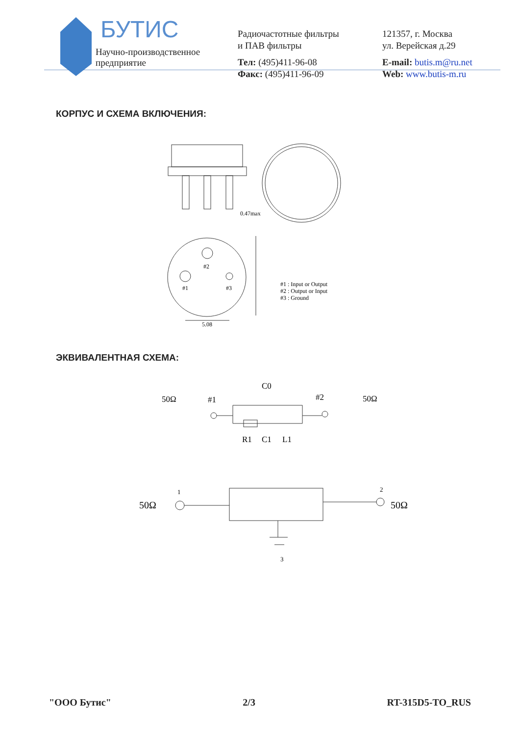БУТИС
Научно-производственное
предприятие
Радиочастотные фильтры
и ПАВ фильтры
Тел: (495)411-96-08
Факс: (495)411-96-09
121357, г. Москва
ул. Верейская д.29
E-mail: butis.m@ru.net
Web: www.butis-m.ru
КОРПУС И СХЕМА ВКЛЮЧЕНИЯ:
0.47max
#2
#1
#3
5.08
#1 : Input or Output
#2 : Output or Input
#3 : Ground
ЭКВИВАЛЕНТНАЯ СХЕМА:
50Ω
#1
C0
#2
50Ω
R1
C1
L1
50Ω
50Ω
1
2
3
"ООО Бутис" 2/3 RT-315D5-TO_RUS